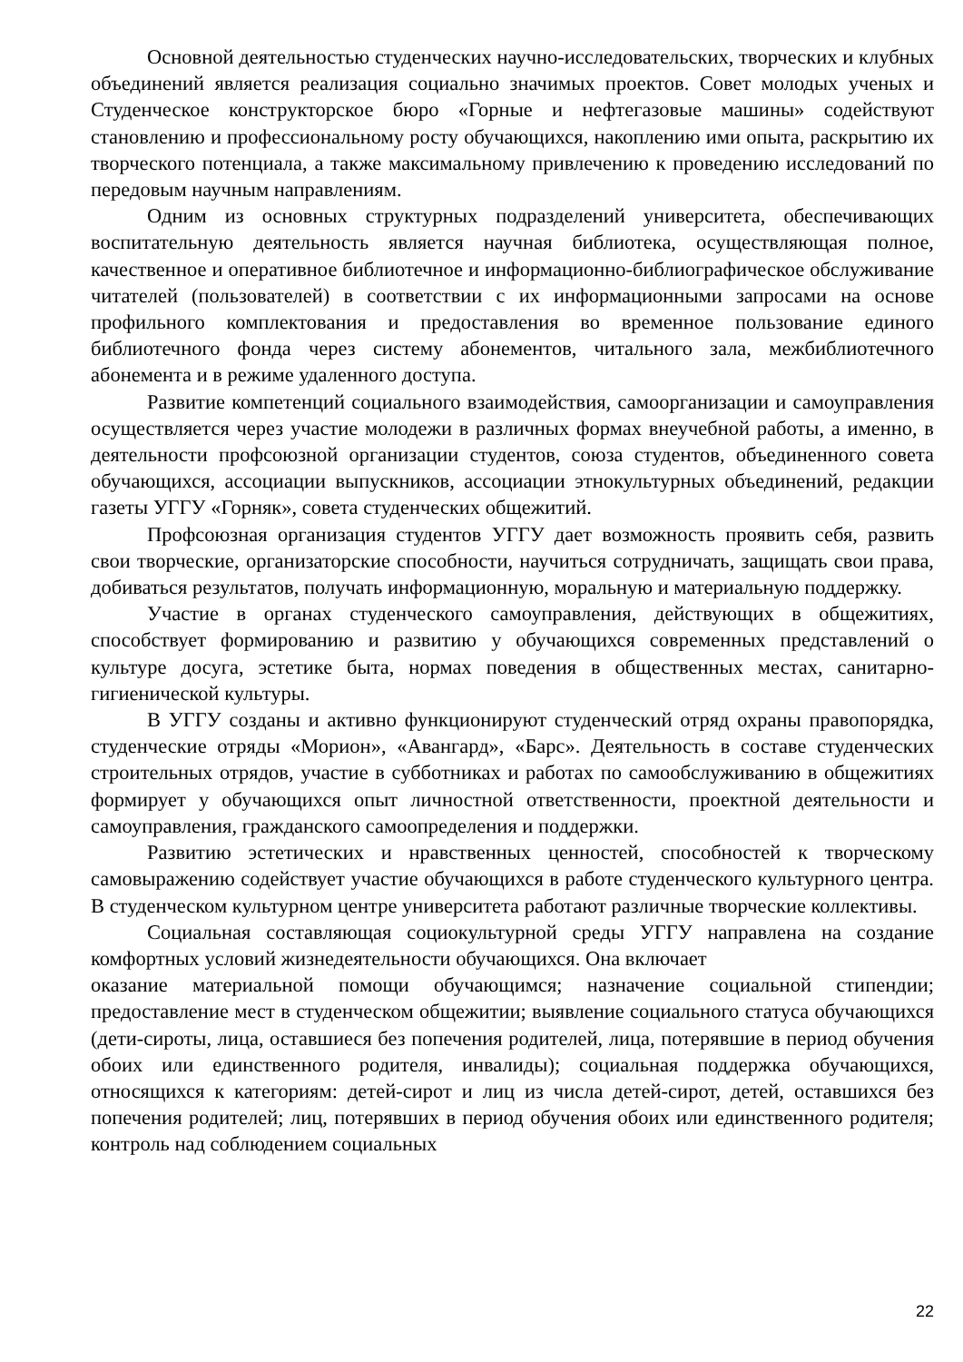Основной деятельностью студенческих научно-исследовательских, творческих и клубных объединений является реализация социально значимых проектов. Совет молодых ученых и Студенческое конструкторское бюро «Горные и нефтегазовые машины» содействуют становлению и профессиональному росту обучающихся, накоплению ими опыта, раскрытию их творческого потенциала, а также максимальному привлечению к проведению исследований по передовым научным направлениям.
Одним из основных структурных подразделений университета, обеспечивающих воспитательную деятельность является научная библиотека, осуществляющая полное, качественное и оперативное библиотечное и информационно-библиографическое обслуживание читателей (пользователей) в соответствии с их информационными запросами на основе профильного комплектования и предоставления во временное пользование единого библиотечного фонда через систему абонементов, читального зала, межбиблиотечного абонемента и в режиме удаленного доступа.
Развитие компетенций социального взаимодействия, самоорганизации и самоуправления осуществляется через участие молодежи в различных формах внеучебной работы, а именно, в деятельности профсоюзной организации студентов, союза студентов, объединенного совета обучающихся, ассоциации выпускников, ассоциации этнокультурных объединений, редакции газеты УГГУ «Горняк», совета студенческих общежитий.
Профсоюзная организация студентов УГГУ дает возможность проявить себя, развить свои творческие, организаторские способности, научиться сотрудничать, защищать свои права, добиваться результатов, получать информационную, моральную и материальную поддержку.
Участие в органах студенческого самоуправления, действующих в общежитиях, способствует формированию и развитию у обучающихся современных представлений о культуре досуга, эстетике быта, нормах поведения в общественных местах, санитарно-гигиенической культуры.
В УГГУ созданы и активно функционируют студенческий отряд охраны правопорядка, студенческие отряды «Морион», «Авангард», «Барс». Деятельность в составе студенческих строительных отрядов, участие в субботниках и работах по самообслуживанию в общежитиях формирует у обучающихся опыт личностной ответственности, проектной деятельности и самоуправления, гражданского самоопределения и поддержки.
Развитию эстетических и нравственных ценностей, способностей к творческому самовыражению содействует участие обучающихся в работе студенческого культурного центра. В студенческом культурном центре университета работают различные творческие коллективы.
Социальная составляющая социокультурной среды УГГУ направлена на создание комфортных условий жизнедеятельности обучающихся. Она включает
оказание материальной помощи обучающимся; назначение социальной стипендии; предоставление мест в студенческом общежитии; выявление социального статуса обучающихся (дети-сироты, лица, оставшиеся без попечения родителей, лица, потерявшие в период обучения обоих или единственного родителя, инвалиды); социальная поддержка обучающихся, относящихся к категориям: детей-сирот и лиц из числа детей-сирот, детей, оставшихся без попечения родителей; лиц, потерявших в период обучения обоих или единственного родителя; контроль над соблюдением социальных
22